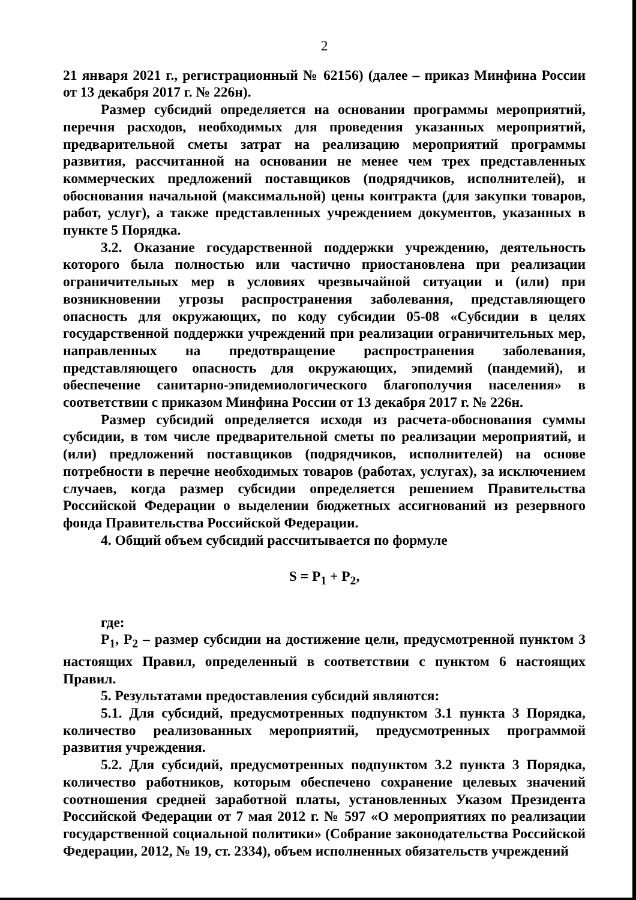2
21 января 2021 г., регистрационный № 62156) (далее – приказ Минфина России от 13 декабря 2017 г. № 226н).
Размер субсидий определяется на основании программы мероприятий, перечня расходов, необходимых для проведения указанных мероприятий, предварительной сметы затрат на реализацию мероприятий программы развития, рассчитанной на основании не менее чем трех представленных коммерческих предложений поставщиков (подрядчиков, исполнителей), и обоснования начальной (максимальной) цены контракта (для закупки товаров, работ, услуг), а также представленных учреждением документов, указанных в пункте 5 Порядка.
3.2. Оказание государственной поддержки учреждению, деятельность которого была полностью или частично приостановлена при реализации ограничительных мер в условиях чрезвычайной ситуации и (или) при возникновении угрозы распространения заболевания, представляющего опасность для окружающих, по коду субсидии 05-08 «Субсидии в целях государственной поддержки учреждений при реализации ограничительных мер, направленных на предотвращение распространения заболевания, представляющего опасность для окружающих, эпидемий (пандемий), и обеспечение санитарно-эпидемиологического благополучия населения» в соответствии с приказом Минфина России от 13 декабря 2017 г. № 226н.
Размер субсидий определяется исходя из расчета-обоснования суммы субсидии, в том числе предварительной сметы по реализации мероприятий, и (или) предложений поставщиков (подрядчиков, исполнителей) на основе потребности в перечне необходимых товаров (работах, услугах), за исключением случаев, когда размер субсидии определяется решением Правительства Российской Федерации о выделении бюджетных ассигнований из резервного фонда Правительства Российской Федерации.
4. Общий объем субсидий рассчитывается по формуле
S = P<sub>1</sub> + P<sub>2</sub>,
где:
P<sub>1</sub>, P<sub>2</sub> – размер субсидии на достижение цели, предусмотренной пунктом 3 настоящих Правил, определенный в соответствии с пунктом 6 настоящих Правил.
5. Результатами предоставления субсидий являются:
5.1. Для субсидий, предусмотренных подпунктом 3.1 пункта 3 Порядка, количество реализованных мероприятий, предусмотренных программой развития учреждения.
5.2. Для субсидий, предусмотренных подпунктом 3.2 пункта 3 Порядка, количество работников, которым обеспечено сохранение целевых значений соотношения средней заработной платы, установленных Указом Президента Российской Федерации от 7 мая 2012 г. № 597 «О мероприятиях по реализации государственной социальной политики» (Собрание законодательства Российской Федерации, 2012, № 19, ст. 2334), объем исполненных обязательств учреждений